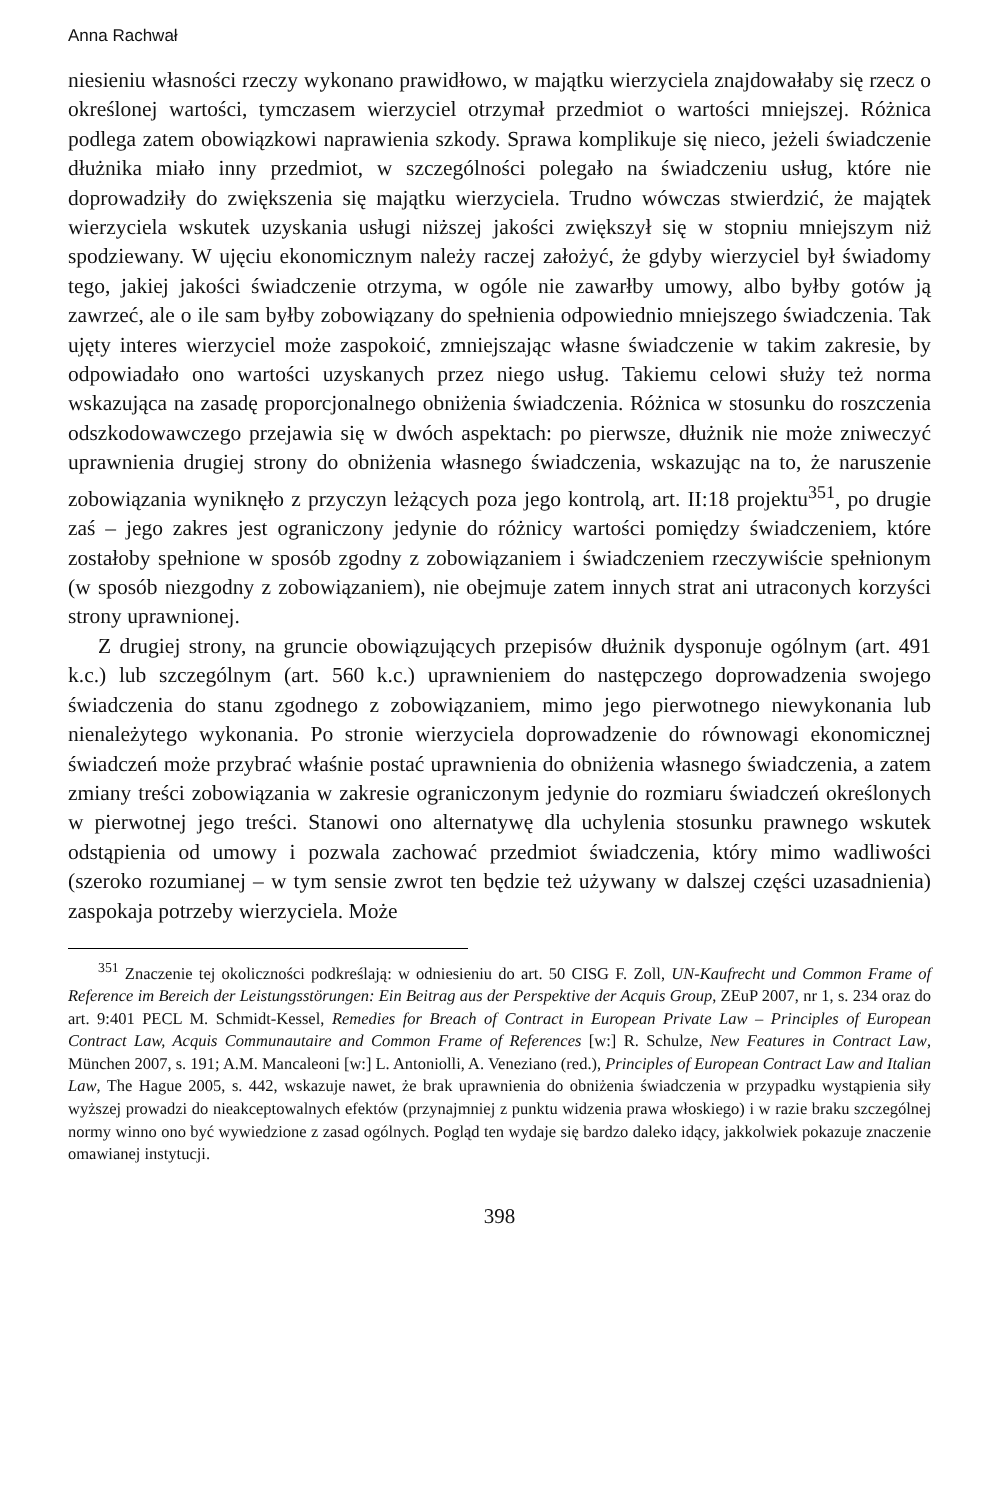Anna Rachwał
niesieniu własności rzeczy wykonano prawidłowo, w majątku wierzyciela znajdowałaby się rzecz o określonej wartości, tymczasem wierzyciel otrzymał przedmiot o wartości mniejszej. Różnica podlega zatem obowiązkowi naprawienia szkody. Sprawa komplikuje się nieco, jeżeli świadczenie dłużnika miało inny przedmiot, w szczególności polegało na świadczeniu usług, które nie doprowadziły do zwiększenia się majątku wierzyciela. Trudno wówczas stwierdzić, że majątek wierzyciela wskutek uzyskania usługi niższej jakości zwiększył się w stopniu mniejszym niż spodziewany. W ujęciu ekonomicznym należy raczej założyć, że gdyby wierzyciel był świadomy tego, jakiej jakości świadczenie otrzyma, w ogóle nie zawarłby umowy, albo byłby gotów ją zawrzeć, ale o ile sam byłby zobowiązany do spełnienia odpowiednio mniejszego świadczenia. Tak ujęty interes wierzyciel może zaspokoić, zmniejszając własne świadczenie w takim zakresie, by odpowiadało ono wartości uzyskanych przez niego usług. Takiemu celowi służy też norma wskazująca na zasadę proporcjonalnego obniżenia świadczenia. Różnica w stosunku do roszczenia odszkodowawczego przejawia się w dwóch aspektach: po pierwsze, dłużnik nie może zniweczyć uprawnienia drugiej strony do obniżenia własnego świadczenia, wskazując na to, że naruszenie zobowiązania wyniknęło z przyczyn leżących poza jego kontrolą, art. II:18 projektu<sup>351</sup>, po drugie zaś – jego zakres jest ograniczony jedynie do różnicy wartości pomiędzy świadczeniem, które zostałoby spełnione w sposób zgodny z zobowiązaniem i świadczeniem rzeczywiście spełnionym (w sposób niezgodny z zobowiązaniem), nie obejmuje zatem innych strat ani utraconych korzyści strony uprawnionej.
Z drugiej strony, na gruncie obowiązujących przepisów dłużnik dysponuje ogólnym (art. 491 k.c.) lub szczególnym (art. 560 k.c.) uprawnieniem do następczego doprowadzenia swojego świadczenia do stanu zgodnego z zobowiązaniem, mimo jego pierwotnego niewykonania lub nienależytego wykonania. Po stronie wierzyciela doprowadzenie do równowagi ekonomicznej świadczeń może przybrać właśnie postać uprawnienia do obniżenia własnego świadczenia, a zatem zmiany treści zobowiązania w zakresie ograniczonym jedynie do rozmiaru świadczeń określonych w pierwotnej jego treści. Stanowi ono alternatywę dla uchylenia stosunku prawnego wskutek odstąpienia od umowy i pozwala zachować przedmiot świadczenia, który mimo wadliwości (szeroko rozumianej – w tym sensie zwrot ten będzie też używany w dalszej części uzasadnienia) zaspokaja potrzeby wierzyciela. Może
<sup>351</sup> Znaczenie tej okoliczności podkreślają: w odniesieniu do art. 50 CISG F. Zoll, UN-Kaufrecht und Common Frame of Reference im Bereich der Leistungsstörungen: Ein Beitrag aus der Perspektive der Acquis Group, ZEuP 2007, nr 1, s. 234 oraz do art. 9:401 PECL M. Schmidt-Kessel, Remedies for Breach of Contract in European Private Law – Principles of European Contract Law, Acquis Communautaire and Common Frame of References [w:] R. Schulze, New Features in Contract Law, München 2007, s. 191; A.M. Mancaleoni [w:] L. Antoniolli, A. Veneziano (red.), Principles of European Contract Law and Italian Law, The Hague 2005, s. 442, wskazuje nawet, że brak uprawnienia do obniżenia świadczenia w przypadku wystąpienia siły wyższej prowadzi do nieakceptowalnych efektów (przynajmniej z punktu widzenia prawa włoskiego) i w razie braku szczególnej normy winno ono być wywiedzione z zasad ogólnych. Pogląd ten wydaje się bardzo daleko idący, jakkolwiek pokazuje znaczenie omawianej instytucji.
398